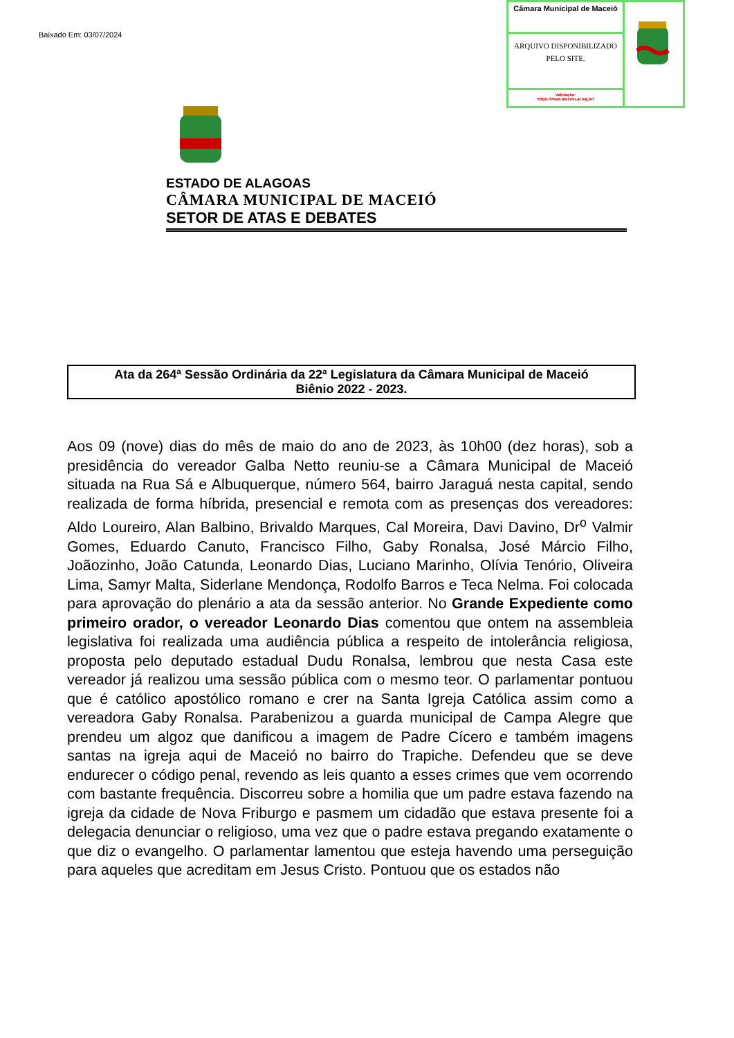Baixado Em: 03/07/2024
Câmara Municipal de Maceió
ARQUIVO DISPONIBILIZADO PELO SITE.
Validação:
https://www.maceio.al.leg.br/
ESTADO DE ALAGOAS
CÂMARA MUNICIPAL DE MACEIÓ
SETOR DE ATAS E DEBATES
Ata da 264ª Sessão Ordinária da 22ª Legislatura da Câmara Municipal de Maceió
Biênio 2022 - 2023.
Aos 09 (nove) dias do mês de maio do ano de 2023, às 10h00 (dez horas), sob a presidência do vereador Galba Netto reuniu-se a Câmara Municipal de Maceió situada na Rua Sá e Albuquerque, número 564, bairro Jaraguá nesta capital, sendo realizada de forma híbrida, presencial e remota com as presenças dos vereadores: Aldo Loureiro, Alan Balbino, Brivaldo Marques, Cal Moreira, Davi Davino, Dr<sup>o</sup> Valmir Gomes, Eduardo Canuto, Francisco Filho, Gaby Ronalsa, José Márcio Filho, Joãozinho, João Catunda, Leonardo Dias, Luciano Marinho, Olívia Tenório, Oliveira Lima, Samyr Malta, Siderlane Mendonça, Rodolfo Barros e Teca Nelma. Foi colocada para aprovação do plenário a ata da sessão anterior. No Grande Expediente como primeiro orador, o vereador Leonardo Dias comentou que ontem na assembleia legislativa foi realizada uma audiência pública a respeito de intolerância religiosa, proposta pelo deputado estadual Dudu Ronalsa, lembrou que nesta Casa este vereador já realizou uma sessão pública com o mesmo teor. O parlamentar pontuou que é católico apostólico romano e crer na Santa Igreja Católica assim como a vereadora Gaby Ronalsa. Parabenizou a guarda municipal de Campa Alegre que prendeu um algoz que danificou a imagem de Padre Cícero e também imagens santas na igreja aqui de Maceió no bairro do Trapiche. Defendeu que se deve endurecer o código penal, revendo as leis quanto a esses crimes que vem ocorrendo com bastante frequência. Discorreu sobre a homilia que um padre estava fazendo na igreja da cidade de Nova Friburgo e pasmem um cidadão que estava presente foi a delegacia denunciar o religioso, uma vez que o padre estava pregando exatamente o que diz o evangelho. O parlamentar lamentou que esteja havendo uma perseguição para aqueles que acreditam em Jesus Cristo. Pontuou que os estados não